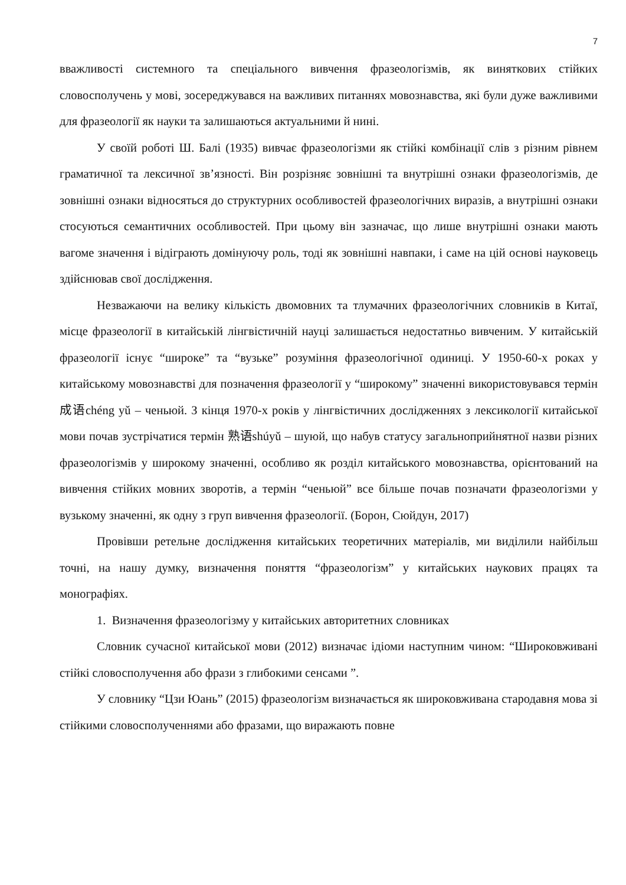7
вважливості системного та спеціального вивчення фразеологізмів, як виняткових стійких словосполучень у мові, зосереджувався на важливих питаннях мовознавства, які були дуже важливими для фразеології як науки та залишаються актуальними й нині.
У своїй роботі Ш. Балі (1935) вивчає фразеологізми як стійкі комбінації слів з різним рівнем граматичної та лексичної зв’язності. Він розрізняє зовнішні та внутрішні ознаки фразеологізмів, де зовнішні ознаки відносяться до структурних особливостей фразеологічних виразів, а внутрішні ознаки стосуються семантичних особливостей. При цьому він зазначає, що лише внутрішні ознаки мають вагоме значення і відіграють домінуючу роль, тоді як зовнішні навпаки, і саме на цій основі науковець здійснював свої дослідження.
Незважаючи на велику кількість двомовних та тлумачних фразеологічних словників в Китаї, місце фразеології в китайській лінгвістичній науці залишається недостатньо вивченим. У китайській фразеології існує “широке” та “вузьке” розуміння фразеологічної одиниці. У 1950-60-х роках у китайському мовознавстві для позначення фразеології у “широкому” значенні використовувався термін 成语chéng yǔ – ченьюй. З кінця 1970-х років у лінгвістичних дослідженнях з лексикології китайської мови почав зустрічатися термін 熟语shúyǔ – шуюй, що набув статусу загальноприйнятної назви різних фразеологізмів у широкому значенні, особливо як розділ китайського мовознавства, орієнтований на вивчення стійких мовних зворотів, а термін “ченьюй” все більше почав позначати фразеологізми у вузькому значенні, як одну з груп вивчення фразеології. (Борон, Сюйдун, 2017)
Провівши ретельне дослідження китайських теоретичних матеріалів, ми виділили найбільш точні, на нашу думку, визначення поняття “фразеологізм” у китайських наукових працях та монографіях.
1. Визначення фразеологізму у китайських авторитетних словниках
Словник сучасної китайської мови (2012) визначає ідіоми наступним чином: “Широковживані стійкі словосполучення або фрази з глибокими сенсами ”.
У словнику “Цзи Юань” (2015) фразеологізм визначається як широковживана стародавня мова зі стійкими словосполученнями або фразами, що виражають повне